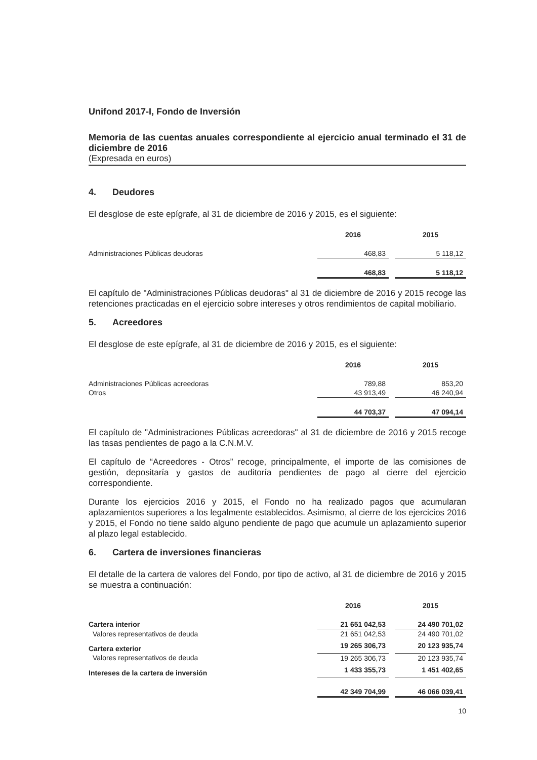Unifond 2017-I, Fondo de Inversión
Memoria de las cuentas anuales correspondiente al ejercicio anual terminado el 31 de diciembre de 2016
(Expresada en euros)
4. Deudores
El desglose de este epígrafe, al 31 de diciembre de 2016 y 2015, es el siguiente:
| | 2016 | | 2015 |
| --- | --- | --- | --- |
| Administraciones Públicas deudoras | 468,83 | | 5 118,12 |
| | 468,83 | | 5 118,12 |
El capítulo de "Administraciones Públicas deudoras" al 31 de diciembre de 2016 y 2015 recoge las retenciones practicadas en el ejercicio sobre intereses y otros rendimientos de capital mobiliario.
5. Acreedores
El desglose de este epígrafe, al 31 de diciembre de 2016 y 2015, es el siguiente:
| | 2016 | | 2015 |
| --- | --- | --- | --- |
| Administraciones Públicas acreedoras | 789,88 | | 853,20 |
| Otros | 43 913,49 | | 46 240,94 |
| | 44 703,37 | | 47 094,14 |
El capítulo de "Administraciones Públicas acreedoras" al 31 de diciembre de 2016 y 2015 recoge las tasas pendientes de pago a la C.N.M.V.
El capítulo de “Acreedores - Otros” recoge, principalmente, el importe de las comisiones de gestión, depositaría y gastos de auditoría pendientes de pago al cierre del ejercicio correspondiente.
Durante los ejercicios 2016 y 2015, el Fondo no ha realizado pagos que acumularan aplazamientos superiores a los legalmente establecidos. Asimismo, al cierre de los ejercicios 2016 y 2015, el Fondo no tiene saldo alguno pendiente de pago que acumule un aplazamiento superior al plazo legal establecido.
6. Cartera de inversiones financieras
El detalle de la cartera de valores del Fondo, por tipo de activo, al 31 de diciembre de 2016 y 2015 se muestra a continuación:
| | 2016 | | 2015 |
| --- | --- | --- | --- |
| Cartera interior | 21 651 042,53 | | 24 490 701,02 |
| Valores representativos de deuda | 21 651 042,53 | | 24 490 701,02 |
| Cartera exterior | 19 265 306,73 | | 20 123 935,74 |
| Valores representativos de deuda | 19 265 306,73 | | 20 123 935,74 |
| Intereses de la cartera de inversión | 1 433 355,73 | | 1 451 402,65 |
| | 42 349 704,99 | | 46 066 039,41 |
10